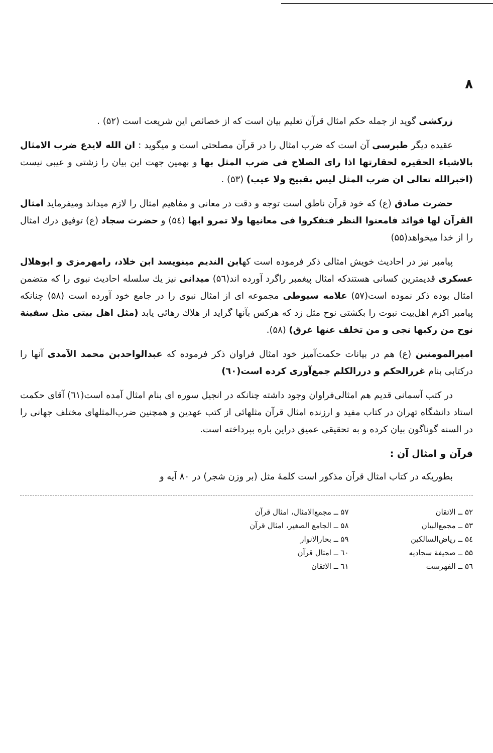۸
زرکشی گوید از جمله حکم امثال قرآن تعلیم بیان است که از خصائص این شریعت است (۵۲) .
عقیده دیگر طبرسی آن است که ضرب امثال را در قرآن مصلحتی است و میگوید : ان الله لایدع ضرب الامثال بالاشیاء الحقیره لحقارتها اذا رای الصلاح فی ضرب المثل بها و بهمین جهت این بیان را زشتی و عیبی نیست (اخبرالله تعالی ان ضرب المثل لیس بقبیح ولا عیب) (۵۳) .
حضرت صادق (ع) که خود قرآن ناطق است توجه و دقت در معانی و مفاهیم امثال را لازم میداند ومیفرماید امثال القرآن لها فوائد فامعنوا النظر فتفکروا فی معانیها ولا تمرو ابها (۵٤) و حضرت سجاد (ع) توفیق درك امثال را از خدا میخواهد(۵۵)
پیامبر نیز در احادیث خویش امثالی ذکر فرموده است کهابن الندیم مینویسد ابن خلاد، رامهرمزی و ابوهلال عسکری قدیمترین کسانی هستندکه امثال پیغمبر راگرد آورده اند(۵٦) میدانی نیز یك سلسله احادیث نبوی را که متضمن امثال بوده ذکر نموده است(۵۷) علامه سیوطی مجموعه ای از امثال نبوی را در جامع خود آورده است (۵۸) چنانکه پیامبر اکرم اهل‌بیت نبوت را بکشتی نوح مثل زد که هرکس بآنها گراید از هلاك رهائی یابد (مثل اهل بیتی مثل سفینة نوح من رکبها نجی و من تخلف عنها غرق) (۵۸).
امیرالمومنین (ع) هم در بیانات حکمت‌آمیز خود امثال فراوان ذکر فرموده که عبدالواحدبن محمد الآمدی آنها را درکتابی بنام غررالحکم و دررالکلم جمع‌آوری کرده است(٦۰)
در کتب آسمانی قدیم هم امثالی‌فراوان وجود داشته چنانکه در انجیل سوره ای بنام امثال آمده است(٦۱) آقای حکمت استاد دانشگاه تهران در کتاب مفید و ارزنده امثال قرآن مثلهائی از کتب عهدین و همچنین ضرب‌المثلهای مختلف جهانی را در السنه گوناگون بیان کرده و به تحقیقی عمیق دراین باره بپرداخته است.
قرآن و امثال آن :
بطوریکه در کتاب امثال قرآن مذکور است کلمهٔ مثل (بر وزن شجر) در ۸۰ آیه و
۵۲ ــ الاتقان
۵۳ ــ مجمع‌البیان
۵٤ ــ ریاض‌السالکین
۵۵ ــ صحیفهٔ سجادیه
۵٦ ــ الفهرست
۵۷ ــ مجمع‌الامثال، امثال قرآن
۵۸ ــ الجامع الصغیر، امثال قرآن
۵۹ ــ بحارالانوار
٦۰ ــ امثال قرآن
٦۱ ــ الاتقان